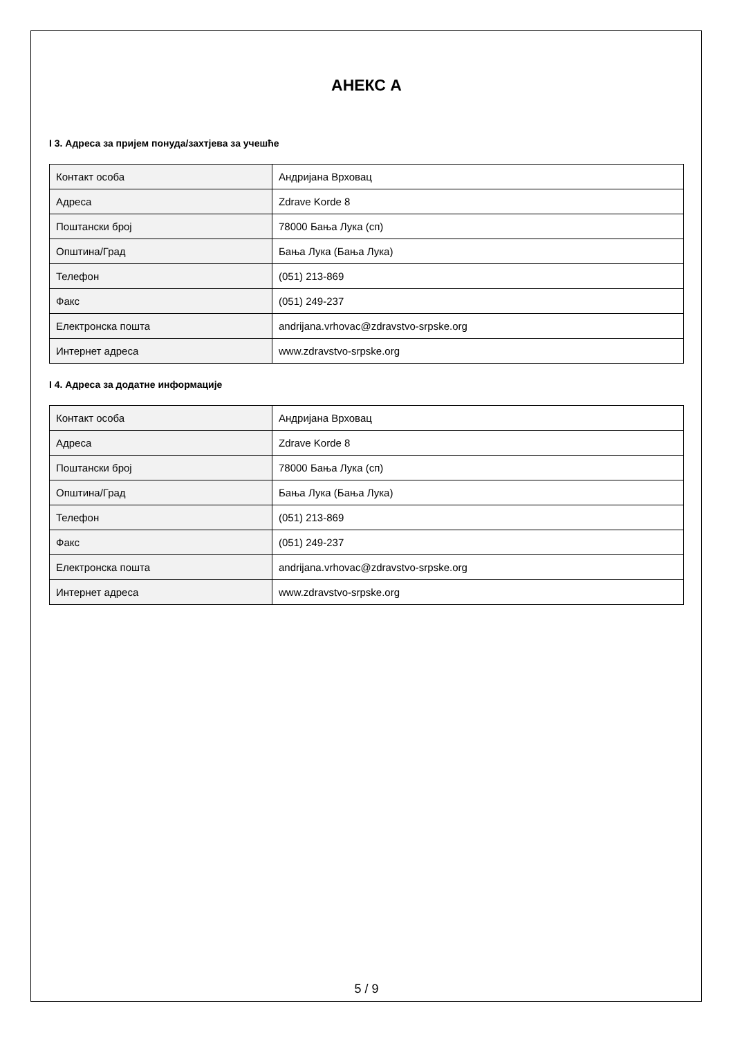АНЕКС А
I 3. Адреса за пријем понуда/захтјева за учешће
| Контакт особа | Андријана Врховац |
| Адреса | Zdrave Korde 8 |
| Поштански број | 78000 Бања Лука (сп) |
| Општина/Град | Бања Лука (Бања Лука) |
| Телефон | (051) 213-869 |
| Факс | (051) 249-237 |
| Електронска пошта | andrijana.vrhovac@zdravstvo-srpske.org |
| Интернет адреса | www.zdravstvo-srpske.org |
I 4. Адреса за додатне информације
| Контакт особа | Андријана Врховац |
| Адреса | Zdrave Korde 8 |
| Поштански број | 78000 Бања Лука (сп) |
| Општина/Град | Бања Лука (Бања Лука) |
| Телефон | (051) 213-869 |
| Факс | (051) 249-237 |
| Електронска пошта | andrijana.vrhovac@zdravstvo-srpske.org |
| Интернет адреса | www.zdravstvo-srpske.org |
5 / 9